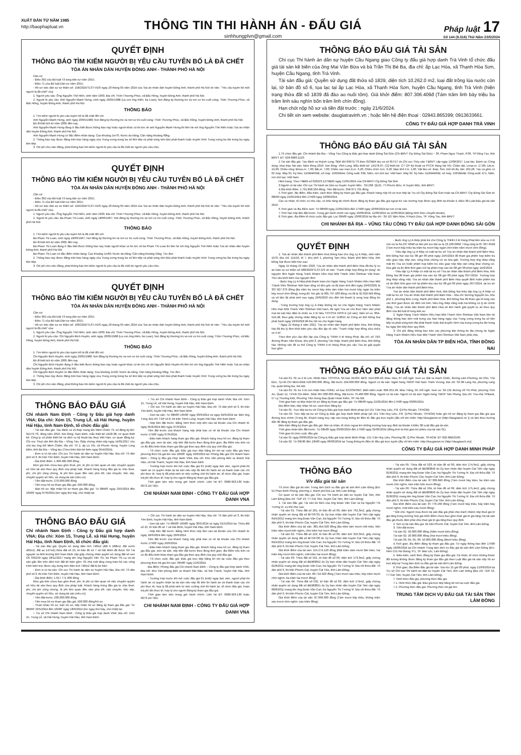XUẤT BẢN TỪ NĂM 1985
http://baophapluat.vn
THÔNG TIN THI HÀNH ÁN - ĐẤU GIÁ
sinhhungplvn@gmail.com
Pháp luật 17
Số 144 (9.318) Thứ Năm 23/5/2024
QUYẾT ĐỊNH
THÔNG BÁO TÌM KIẾM NGƯỜI BỊ YÊU CẦU TUYÊN BỐ LÀ ĐÃ CHẾT
TÒA ÁN NHÂN DÂN HUYỆN ĐÔNG ANH - THÀNH PHỐ HÀ NỘI
Căn cứ:
- Điều 392 của Bộ luật Tố tụng dân sự năm 2015;
- Điều 71 của Bộ luật Dân sự năm 2015;
- Hồ sơ việc dân sự sơ thẩm số: 158/2024/TLST-VDS ngày 20 tháng 05 năm 2024 của Toà án nhân dân huyện Đông Anh, thành phố Hà Nội về việc: "Yêu cầu tuyên bố một người là đã chết" của:
1. Người yêu cầu: Ông Nguyễn Thế Hiển, sinh năm 1963; Địa chỉ: Thôn Thượng Phúc, xã Bắc Hồng, huyện Đông Anh, thành phố Hà Nội.
2. Người bị yêu cầu: Anh Nguyễn Mạnh Hưng, sinh ngày 20/05/1988 (Là con ông Hiển, bà Loan); Nơi đăng ký thường trú và nơi cư trú cuối cùng: Thôn Thượng Phúc, xã Bắc Hồng, huyện Đông Anh, thành phố Hà Nội.
THÔNG BÁO
1. Tìm kiếm người bị yêu cầu tuyên bố là đã chết đối với:
Anh Nguyễn Mạnh Hưng, sinh ngày 20/05/1988; Nơi đăng ký thường trú và nơi cư trú cuối cùng: Thôn Thượng Phúc, xã Bắc Hồng, huyện Đông Anh, thành phố Hà Nội.
Bỏ đi biệt tích từ năm 2005 đến nay.
Anh Nguyễn Mạnh Hưng đang ở đâu biết được thông báo này hoặc người khác có tin tức về anh Nguyễn Mạnh Hưng thì liên hệ với ông Nguyễn Thế Hiển hoặc Toà án nhân dân huyện Đông Anh, thành phố Hà Nội.
Anh Nguyễn Mạnh Hưng có đặc điểm nhận dạng: Cao khoảng 1m70; Nước da trắng; Cân nặng khoảng 60kg.
2. Thông báo này được đăng trên báo hàng ngày của Trung ương trong ba số liên tiếp và phát sóng trên Đài phát thanh hoặc truyền hình Trung ương ba lần trong ba ngày liên tiếp.
3. Chi phí cho việc đăng, phát thông báo tìm kiếm người bị yêu cầu là đã chết do người yêu cầu chịu.
QUYẾT ĐỊNH
THÔNG BÁO TÌM KIẾM NGƯỜI BỊ YÊU CẦU TUYÊN BỐ LÀ ĐÃ CHẾT
TÒA ÁN NHÂN DÂN HUYỆN ĐÔNG ANH - THÀNH PHỐ HÀ NỘI
Căn cứ:
- Điều 392 của Bộ luật Tố tụng dân sự năm 2015;
- Điều 71 của Bộ luật Dân sự năm 2015;
- Hồ sơ việc dân sự sơ thẩm số: 159/2024/TLST-VDS ngày 20 tháng 05 năm 2024 của Toà án nhân dân huyện Đông Anh, thành phố Hà Nội về việc: "Yêu cầu tuyên bố một người là đã chết" của:
1. Người yêu cầu: Ông Nguyễn Thế Hiển, sinh năm 1963; Địa chỉ: Thôn Thượng Phúc, xã Bắc Hồng, huyện Đông Anh, thành phố Hà Nội.
2. Người bị yêu cầu: Bà Phạm Thị Loan, sinh ngày 18/06/1967; Nơi đăng ký thường trú và nơi cư trú cuối cùng: Thôn Thượng Phúc, xã Bắc Hồng, huyện Đông Anh, thành phố Hà Nội.
THÔNG BÁO
1. Tìm kiếm người bị yêu cầu tuyên bố là đã chết đối với:
Bà Phạm Thị Loan, sinh ngày 18/06/1967; Nơi đăng ký thường trú và nơi cư trú cuối cùng: Thôn Thượng Phúc, xã Bắc Hồng, huyện Đông Anh, thành phố Hà Nội.
Bỏ đi biệt tích từ năm 2005 đến nay.
Bà Phạm Thị Loan đang ở đâu biết được thông báo này hoặc người khác có tin tức về bà Phạm Thị Loan thì liên hệ với ông Nguyễn Thế Hiển hoặc Toà án nhân dân huyện Đông Anh, thành phố Hà Nội.
Bà Phạm Thị Loan có đặc điểm nhận dạng: Cao khoảng 1m60; Nước da trắng; Cân nặng khoảng 55kg; Tóc đen.
2. Thông báo này được đăng trên báo hàng ngày của Trung ương trong ba số liên tiếp và phát sóng trên Đài phát thanh hoặc truyền hình Trung ương ba lần trong ba ngày liên tiếp.
3. Chi phí cho việc đăng, phát thông báo tìm kiếm người bị yêu cầu là đã chết do người yêu cầu chịu.
QUYẾT ĐỊNH
THÔNG BÁO TÌM KIẾM NGƯỜI BỊ YÊU CẦU TUYÊN BỐ LÀ ĐÃ CHẾT
TÒA ÁN NHÂN DÂN HUYỆN ĐÔNG ANH - THÀNH PHỐ HÀ NỘI
Căn cứ:
- Điều 392 của Bộ luật Tố tụng dân sự năm 2015;
- Điều 71 của Bộ luật Dân sự năm 2015;
- Hồ sơ việc dân sự sơ thẩm số: 160/2024/TLST-VDS ngày 20 tháng 05 năm 2024 của Toà án nhân dân huyện Đông Anh, thành phố Hà Nội về việc: "Yêu cầu tuyên bố một người là đã chết" của:
1. Người yêu cầu: Ông Nguyễn Thế Hiển, sinh năm 1963; Địa chỉ: Thôn Thượng Phúc, xã Bắc Hồng, huyện Đông Anh, thành phố Hà Nội.
2. Người bị yêu cầu: Chị Nguyễn Bích Huyền, sinh ngày 20/05/1988 (Là con ông Hiển, bà Loan); Nơi đăng ký thường trú và nơi cư trú cuối cùng: Thôn Thượng Phúc, xã Bắc Hồng, huyện Đông Anh, thành phố Hà Nội.
THÔNG BÁO
1. Tìm kiếm người bị yêu cầu tuyên bố là đã chết đối với:
Chị Nguyễn Bích Huyền, sinh ngày 20/05/1988; Nơi đăng ký thường trú và nơi cư trú cuối cùng: Thôn Thượng Phúc, xã Bắc Hồng, huyện Đông Anh, thành phố Hà Nội.
Bỏ đi biệt tích từ năm 2005 đến nay.
Chị Nguyễn Bích Huyền đang ở đâu biết được thông báo này hoặc người khác có tin tức về chị Nguyễn Bích Huyền thì liên hệ với ông Nguyễn Thế Hiển hoặc Toà án nhân dân huyện Đông Anh, thành phố Hà Nội.
Chị Nguyễn Bích Huyền có đặc điểm nhận dạng: Cao khoảng 1m50; Nước da trắng; Cân nặng khoảng 50kg; Tóc đen.
2. Thông báo này được đăng trên báo hàng ngày của Trung ương trong ba số liên tiếp và phát sóng trên Đài phát thanh hoặc truyền hình Trung ương ba lần trong ba ngày liên tiếp.
3. Chi phí cho việc đăng, phát thông báo tìm kiếm người bị yêu cầu là đã chết do người yêu cầu chịu.
THÔNG BÁO ĐẤU GIÁ
Chi nhánh Nam Định - Công ty Đấu giá hợp danh VNA; Địa chỉ: Xóm 15, Trung Lễ, xã Hải Hưng, huyện Hải Hậu, tỉnh Nam Định, tổ chức đấu giá:
- Tài sản đấu giá: Tàu đánh cá vỏ thép mang tên Minh Chiến 79, số đăng ký BV-91579-TS, đóng năm 2016; Nơi đóng: Nam Định, mẫu thiết kế LR28-38; cơ quan thiết kế: Công ty cổ phần thiết kế và dịch vụ kỹ thuật tàu thuỷ Việt Hàn; cơ quan đăng ký: Chi cục Thuỷ sản tỉnh Bà Rịa – Vũng Tàu; Giấy chứng nhận cấp ngày 14/01/2017 cho chủ tàu ông Đỗ Minh Chiến; địa chỉ: Tổ 2, ấp Lò Vôi, xã Phước Hưng, huyện Long Điền, tỉnh Bà Rịa – Vũng tàu (Theo biên bản kê biên ngày 05/4/2024).
- Đơn vị có tài sản: Chi cục Thi hành án dân sự huyện Hải Hậu. Địa chỉ: Tổ dân phố số 3, thị trấn Yên Định, huyện Hải Hậu, tỉnh Nam Định.
- Giá khởi điểm: 1.396.985.000 đồng.
Mức giá trên chưa bao gồm thuế, phí, lệ phí có liên quan về việc chuyển quyền sở hữu tài sản theo quy định của pháp luật. Khách hàng trúng đấu giá tự chịu thuế, phí, chi phí công chứng, lệ phí liên quan đến việc phá dỡ, vận chuyển, bốc xếp, chuyển quyền sở hữu, sử dụng tài sản (nếu có).
- Tiền đặt trước: 270.000.000 đồng.
- Tiền mua hồ sơ tham gia đấu giá: 500.000 đồng.
- Bán hồ sơ, tiếp nhận hồ sơ tham gia đấu giá: Từ 08h00' ngày 23/5/2024 đến 16h00' ngày 07/6/2024 (trừ ngày thứ bảy, chủ nhật) tại:
+ Trụ sở Chi nhánh Nam Định - Công ty Đấu giá hợp danh VNA; Địa chỉ: Xóm 15, Trung Lễ, xã Hải Hưng, huyện Hải Hậu, tỉnh Nam Định.
+ Chi cục Thi hành án dân sự huyện Hải Hậu; Địa chỉ: Tổ dân phố số 3, thị trấn Yên Định, huyện Hải Hậu, tỉnh Nam Định.
- Xem tài sản: Từ 08h00'-16h00' ngày 03/6/2024 và ngày 04/6/2024 tại: Bến ông Tùng; Địa chỉ: TDP số 8, thị trấn Thịnh Long, huyện Hải Hậu, tỉnh Nam Định.
- Nộp tiền đặt trước: Bằng hình thức nộp tiền vào tài khoản của Chi nhánh từ ngày 05/6/2024 đến ngày 07/6/2024.
Tiền đặt trước của khách hàng nộp phải báo có về tài khoản của Chi nhánh trước 17h00' ngày 07/6/2024.
- Điều kiện khách hàng tham gia đấu giá: Khách hàng mua hồ sơ, đăng ký tham gia đấu giá, xem tài sản, nộp tiền đặt trước theo đúng thời gian, địa điểm nêu trên và có đủ điều kiện khác tham gia đấu giá theo quy định của quy chế đấu giá.
- Tổ chức cuộc đấu giá: Đấu giá trực tiếp bằng lời nói tại cuộc đấu giá theo phương thức trả giá lên vào 10h00' ngày 10/6/2024 tại: Phòng đấu giá Chi nhánh Nam Định – Công ty đấu giá Hợp danh VNA; Địa chỉ: Khu Văn phòng Bến xe khách Hải Hậu, xã Hải Thanh, huyện Hải Hậu, tỉnh Nam Định.
- Trường hợp trước khi mở cuộc đấu giá 01 (một) ngày làm việc, người phải thi hành án có quyền nhận lại tài sản nếu nộp đủ tiền thi hành án và thanh toán các chi phí thực tế, hợp lý đã phát sinh từ việc cưỡng chế thi hành án, tổ chức đấu giá, hoàn trả phí tổn thực tế, hợp lý cho người đăng ký tham gia đấu giá.
Thời gian làm việc trong giờ hành chính. Liên hệ ĐT: 0989.993.139 hoặc 0973.247.815.
CHI NHÁNH NAM ĐỊNH - CÔNG TY ĐẤU GIÁ HỢP DANH VNA
THÔNG BÁO ĐẤU GIÁ
Chi nhánh Nam Định - Công ty Đấu giá hợp danh VNA; Địa chỉ: Xóm 15, Trung Lễ, xã Hải Hưng, huyện Hải Hậu, tỉnh Nam Định, tổ chức đấu giá:
- Tài sản đấu giá: Quyền sử dụng diện tích 740m2 (đất ở 188m2, đất vườn 405m2, đất ao 147m2) thửa đất số 25, tờ bản đồ số 7 xã Hải Minh đã được Sở Tài nguyên và Môi trường tỉnh Nam Định cấp giấy chứng nhận quyền sử dụng đất số seri CK 635259 ngày 28/11/2017 mang tên ông Nguyễn Văn Thi, bà Phạm Thị Lạ và tài sản gắn liền trên diện tích đất kê biên gồm: 01 nhà một tầng cùng toàn bộ các công trình kiến trúc được xây dựng trên diện tích 740m2 đất bị kê biên
- Đơn vị có tài sản: Chi cục Thi hành án dân sự huyện Hải Hậu; Địa chỉ: Tổ dân phố số 3, thị trấn Yên Định, huyện Hải Hậu, tỉnh Nam Định.
- Giá khởi điểm: 1.017.771.000 đồng
Mức giá trên chưa bao gồm thuế, phí, lệ phí có liên quan về việc chuyển quyền sở hữu tài sản theo quy định của pháp luật. Khách hàng trúng đấu giá tự chịu thuế, phí, chi phí công chứng, lệ phí liên quan đến việc phá dỡ, vận chuyển, bốc xếp, chuyển quyền sở hữu, sử dụng tài sản (nếu có).
- Tiền đặt trước: 200.000.000 đồng
- Tiền mua hồ sơ tham gia đấu giá: 500.000 đồng/hồ sơ.
- Tham khảo hồ sơ, bán hồ sơ, tiếp nhận hồ sơ đăng ký tham gia đấu giá: Từ 08h00' 23/5/2024 đến 16h00' ngày 18/6/2024 (trừ ngày thứ bảy, chủ nhật) tại:
+ Trụ sở Chi nhánh Nam Định - Công ty Đấu giá hợp danh VNA; Địa chỉ: Xóm 15, Trung Lễ, xã Hải Hưng, huyện Hải Hậu, tỉnh Nam Định.
+ Chi cục Thi hành án dân sự huyện Hải Hậu; Địa chỉ: Tổ dân phố số 3, thị trấn Yên Định, huyện Hải Hậu, tỉnh Nam Định.
- Xem tài sản: Từ 08h00'-16h00' ngày 30/5/2024 và ngày 31/5/2024 tại: Thửa đất số 25, tờ bản đồ số 7 xã Hải Minh, huyện Hải Hậu, tỉnh Nam Định.
- Nộp tiền đặt trước: Bằng hình thức nộp tiền vào tài khoản của Chi nhánh từ ngày 18/6/2024 đến ngày 20/6/2024.
Tiền đặt trước của khách hàng nộp phải báo có về tài khoản của Chi nhánh trước 17h00' ngày 20/6/2024.
- Điều kiện khách hàng tham gia đấu giá: Khách hàng mua hồ sơ, đăng ký tham gia đấu giá, xem tài sản, nộp tiền đặt trước theo đúng thời gian, địa điểm nêu trên và có đủ điều kiện khác tham gia đấu giá theo quy định của quy chế đấu giá.
- Tổ chức cuộc đấu giá: Đấu giá trực tiếp bằng lời nói tại cuộc đấu giá theo phương thức trả giá lên vào: 09h00' ngày 21/6/2024.
Địa điểm: Phòng đấu giá Chi nhánh Nam Định – Công ty đấu giá Hợp danh VNA; Địa chỉ: Khu Văn phòng Bến xe khách Hải Hậu, xã Hải Thanh, huyện Hải Hậu, tỉnh Nam Định.
- Trường hợp trước khi mở cuộc đấu giá 01 (một) ngày làm việc, người phải thi hành án có quyền nhận lại tài sản nếu nộp đủ tiền thi hành án và thanh toán các chi phí thực tế, hợp lý đã phát sinh từ việc cưỡng chế thi hành án, tổ chức đấu giá, hoàn trả phí tổn thực tế, hợp lý cho người đăng ký tham gia đấu giá.
Thời gian làm việc trong giờ hành chính. Liên hệ ĐT: 0989.993.139 hoặc 0973.247.815.
CHI NHÁNH NAM ĐỊNH - CÔNG TY ĐẤU GIÁ HỢP DANH VNA
THÔNG BÁO ĐẤU GIÁ TÀI SẢN
Chi cục Thi hành án dân sự huyện Cầu Ngang giao Công ty đấu giá hợp danh Trà Vinh tổ chức đấu giá tài sản kê biên của ông Mai Văn Bừa và bà Trần Thị Bé Ba, địa chỉ: ấp Lạc Hòa, xã Thạnh Hòa Sơn, huyện Cầu Ngang, tỉnh Trà Vinh.
Tài sản đấu giá: Quyền sử dụng đất thửa số 1839, diện tích 10.262.0 m2, loại đất trồng lúa nước còn lại, tờ bản đồ số 6, tọa lạc tại ấp Lạc Hòa, xã Thạnh Hòa Sơn, huyện Cầu Ngang, tỉnh Trà Vinh (hiện trạng thửa đất số 1839 đã đào ao nuôi tôm). Giá khởi điểm: 807.306.409đ (Tám trăm linh bảy triệu ba trăm linh sáu nghìn bốn trăm linh chín đồng).
Hạn chót nộp hồ sơ và tiền đặt trước : ngày 21/6/2024.
Chi tiết xin xem website: daugiatravinh.vn ; hoặc liên hệ điện thoại : 02943.865399; 0913633661.
CÔNG TY ĐẤU GIÁ HỢP DANH TRÀ VINH
THÔNG BÁO ĐẤU GIÁ TÀI SẢN
1.Tổ chức đấu giá: Chi nhánh Bà Rịa – Vũng Tàu Công ty Đấu giá Hợp danh Đông Sài Gòn (CN BRVT Cty Đông Sài Gòn) – 36, Phạm Ngọc Thạch, P.09, TP.Vũng Tàu, tỉnh BRVT. ĐT: 028.6686.5120.
2.Tài sản đấu giá: Tàu đánh cá Huỳnh Long, SĐK BV-99972-TS theo GCNĐK tàu cá số 657/17 do Chi cục Thủy sản T.BRVT cấp ngày 12/09/2017. Loại tàu: Đánh cá; Công dụng: khai thác hải sản; Năm đóng 2016; Nơi đóng: Vĩnh Long; Mẫu thiết kế: LR278.07; CQ thiết kế: CT CP Kỹ thuật và PTCN Hàng hải VN; Chiều dài: Lmax,m: 27,86; Ltk,m: 24,96; Chiều rộng: Bmax,m: 7,30; Btk,m: 7,00; Chiều cao mạn D,m: 3,20; Chiều chìm d,m: 3,20; Mạn khô f,m: 1,00; Vật liệu vỏ: thép; Sức chở tối đa, tấn: 102,28. Tàu cá gồm có 02 máy: Máy 01: Ký hiệu: DZIMARINE; số máy: 150184AA; Công suất: 634; Năm, nơi chế tạo: Việt Nam. Máy 02: Ký hiệu: DZIMARINE; số máy: 150184AB; Công suất: 471; Năm, nơi chế tạo: Việt Nam.
Hiện trạng: Theo TBĐG số 020223.12/TBĐG ngày 21/05/2024 của CN BRVT Cty Đông Sài Gòn
3.Người có tài sản: Chi cục Thi hành án Dân sự huyện Xuyên Mộc - Số 268, QL55, TT.Phước Bửu, H.Xuyên Mộc, tỉnh BRVT.
4.Giá khởi điểm: 1.791.858.504 đồng; Tiền đặt trước: 358.371.701 đồng.
5.Thời gian, địa điểm, điều kiện, cách thức đăng ký tham gia đấu giá: Khách hàng nộp hồ sơ trực tiếp tại Trụ sở Cty Đông Sài Gòn hoặc tại CN BRVT Cty Đông Sài Gòn từ 08h00 ngày 22/05/2024 đến 17h00 ngày 10/06/2024.
Các cá nhân, tổ chức có nhu cầu, có khả năng tài chính được đăng ký tham gia đấu giá ngoại trừ các trường hợp được quy định tại khoản 4, Điều 38 Luật Đấu giá tài sản 2016.
6.Thời gian và địa điểm xem: Từ 08h00 ngày 22/05/2024 đến 17h00 ngày 10/06/2024 tại nơi có tài sản.
7.Thời hạn nộp tiền đặt trước: Trong giờ hành chính các ngày 10/06/2024, 11/06/2024 và 12/06/2024 (Bằng hình thức chuyển khoản).
8.Thời gian, địa điểm tổ chức cuộc đấu giá: Lúc 09h00 ngày 13/06/2024 tại địa chỉ - Số 107 Bến Nôm, P.Rạch Dừa, TP. Vũng Tàu, tỉnh BRVT.
CHI NHÁNH BÀ RỊA – VŨNG TÀU CÔNG TY ĐẤU GIÁ HỢP DANH ĐÔNG SÀI GÒN
QUYẾT ĐỊNH
1. Toà án nhân dân thành phố Biên Hoà thông báo cho ông Lý A Hiệp, sinh năm 1970; Địa chỉ: 114/16, tổ 7, khu phố 1, phường Tam Hòa, thành phố Biên Hòa, tỉnh Đồng Nai được biết như sau:
Ngày 15 tháng 10 năm 2020, Tòa án nhân dân thành phố Biên Hòa đã thụ lý vụ án Dân sự sơ thẩm số 588/2020/TLST-DS về việc "Tranh chấp hợp đồng tín dụng" do nguyên đơn Ngân Hàng Trách Nhiệm Hữu Hạn Một Thành Viên Shinhan Việt Nam; Yêu cầu khởi kiện của nguyên đơn:
- Buộc ông Lý A Hiệp phải thanh toán cho Ngân Hàng Trách Nhiệm Hữu Hạn Một Thành Viên Shinhan Việt Nam tổng số tiền gốc và lãi (tạm tính đến ngày 29/6/2020) là 337.827.379 đồng (Ba trăm ba mươi bảy triệu tám trăm hai mươi bảy ngàn ba trăm bảy mươi chín đồng), trong đó: Nợ gốc là 305.797.430 đồng; nợ lãi là 32.029.949 đồng và số tiền lãi phát sinh sau ngày 29/6/2020 cho đến khi thanh lý xong hợp đồng tín dụng.
- Trong trường hợp ông Lý A Hiệp không trả nợ cho Ngân Hàng Trách Nhiệm Hữu Hạn Một Thành Viên Shinhan Việt Nam, đề nghị Tòa án cho thực hiện việc phát mại tài sản bảo đảm là chiếc xe ô tô hiệu TOYOTA VIOS E (số sàn), biển số xe: 60A-524.48, theo giấy chứng nhận đăng ký xe ô tô số: 113015 do Công an tỉnh Đồng Nai phát hành ngày 10/9/2018 để thu hồi nợ cho Ngân hàng.
* Ngày 25 tháng 4 năm 2022, Tòa án nhân dân thành phố Biên Hòa, tỉnh Đồng Nai đã thụ lý đơn khởi kiện yêu cầu độc lập về việc "Tranh chấp hợp đồng sửa chữa xe ô tô".
Theo đơn yêu cầu độc lập của Công ty TNHH ô tô Hùng Phát; địa chỉ: số 79/5 đường Phạm Văn Khoai, khu phố 3, phường Tân Hiệp, thành phố Biên Hòa, tỉnh Đồng Nai. Những vấn đề cụ thể Công ty TNHH ô tô Hùng Phát yêu cầu Tòa án giải quyết bao gồm:
- Buộc ông Lý A Hiệp phải trả cho Công ty TNHH ô tô Hùng Phát tiền sửa xe ô tô còn nợ là 64.237.969đ và tiền phí lưu bãi xe là 23.100.000đ. Tổng cộng là 87.337.959đ (Tám mươi bảy triệu ba trăm ba mươi bảy ngàn chín trăm năm mươi chín đồng).
- Triệu tập ông Lý A Hiệp có mặt tại trụ sở Tòa án nhân dân thành phố Biên Hòa, tỉnh Đồng Nai vào lúc 08 giờ 00 phút ngày 24/5/2024 để tham gia phiên họp kiểm tra việc giao nộp, tiếp cận, công khai chứng cứ và hòa giải; Trường hợp ông Hiệp vắng mặt thì Tòa án hoãn phiên họp kiểm tra việc giao nộp tiếp cận công khai chứng cứ, hòa giải và ấn định thời gian mở lại phiên họp vào lúc 08 giờ 00 phút ngày 14/6/2024.
- Triệu tập Lý A Hiệp có mặt tại trụ sở Tòa án nhân dân thành phố Biên Hòa, tỉnh Đồng Nai để tham gia phiên tòa vào lúc 08 giờ 00 phút ngày 05/7/2024. Trường hợp ông Hiệp vắng mặt, Tòa án nhân dân thành phố Biên Hòa quyết định hoãn phiên tòa và ấn định thời gian mở lại phiên tòa vào lúc 08 giờ 00 phút ngày 26/7/2024, tại trụ sở Tòa án nhân dân thành phố Biên Hòa.
Toà án nhân dân thành phố Biên Hoà, tỉnh Đồng Nai triệu tập ông Lý A Hiệp có mặt tại trụ sở Tòa án nhân dân thành phố Biên Hòa – Địa chỉ: Đường Nguyễn Du, khu phố 1, phường Bửu Long, thành phố Biên Hoà, tỉnh Đồng Nai để tham gia tố tụng vào các thời gian được ấn định nói trên. Nếu ông Hiệp vắng mặt mà không có lý do chính đáng, Tòa án nhân dân thành phố Biên Hoà sẽ tiến hành giải quyết vụ án theo quy định của Bộ luật tố tụng dân sự.
2. Ngân Hàng Trách Nhiệm Hữu Hạn Một Thành Viên Shinhan Việt Nam liên hệ đăng thông báo trên một trong các báo hàng ngày của Trung ương trong ba số liên tiếp và phát sóng trên đài phát thanh hoặc Đài truyền hình của trung ương ba lần trong ba ngày liên tiếp theo quy định.
3. Chi phí đăng thông báo trên các phương tiện thông tin đại chúng do Ngân Hàng Trách Nhiệm Hữu Hạn Một Thành Viên Shinhan Việt Nam phải chịu.
TÒA ÁN NHÂN DÂN TP BIÊN HÒA, TỈNH ĐỒNG NAI
THÔNG BÁO ĐẤU GIÁ TÀI SẢN
Tài sản 01: 01 xe ô tô con; Nhãn hiệu: TOYOTA; Số loại: RUSH; BKS: 51H-990.43; Màu: Nâu; 07 chỗ ngồi. Xem xe: Bãi xe Rạch Chiếc, đường Liên Phường, An Phú, Thủ Đức, Tp.Hồ Chí Minh.GKĐ 520.000.000 đồng, đặt trước 104.000.000 đồng. Người có tài sản: Ngân hàng TMCP Việt Nam Thịnh Vượng, Địa chỉ: Số 89 Láng Hạ, phường Láng Hạ, quận Đống Đa, Hà Nội.
Tài sản 02: 01 Xe ô tô con nhãn hiệu FORD, số loại: ECOSPORT, Biển kiểm soát: 60K-051.99, Màu Trắng, 05 chỗ ngồi. Xem xe: Số 131 đường Võ Thị Phải, phường Thới An, Quận 12, TP.Hồ Chí Minh. GKĐ 397.000.000 đồng, đặt trước 79.400.000 đồng. Người có tài sản: Người có tài sản: Ngân hàng TMCP Tiên Phong, Địa chỉ: Tòa nhà TPBank, 57 Lý Thường Kiệt, Phường Trần Hưng Đạo,Quận Hoàn Kiếm, TP. Hà Nội
Thời gian bán và tiếp nhận hồ sơ đăng ký tham gia đấu giá: Từ 08h00 ngày 22/05/2024 đến 17h00 ngày 03/06/2024.
Địa điểm bán, tiếp nhận hồ sơ, cách thức đăng ký:
Tài sản 01: Trực tiếp tại trụ sở Công ty Đấu giá hợp danh Minh pháp (số 151 Trần Huy Liệu, P.8, Q.Phú Nhuận, TP.HCM).
Tài sản 02: Trực tiếp tại trụ sở Công ty Đấu giá hợp danh Minh pháp (số 151 Trần Huy Liệu, P.8, Q.Phú Nhuận, TP.HCM) hoặc gửi hồ sơ đăng ký tham gia đấu giá qua đường bưu chính (Trong đó, Khách hàng truy cập vào trang thông tin điện tử đấu giá trực tuyến (địa chỉ tên miền: http://daugiaviet.vn (http://daugiaso5.vn )) và làm theo hướng dẫn để đăng ký tham gia đấu giá.
Điều kiện đăng ký tham gia đấu giá: Mọi cá nhân, tổ chức ngoại trừ những trường hợp quy định tại khoản 4 Điều 38 Luật đấu giá tài sản.
Thời gian nhận tiền đặt trước: Từ 08h00 ngày 03/06/2024 đến 17h00 ngày 05/06/2024 (đồng thời là thời gian bỏ phiếu của tài sản 01).
Thời gian tổ chức cuộc đấu giá:
Tài sản 01 ngày 06/06/2024 tại Công ty Đấu giá hợp danh Minh Pháp, 151 Trần Huy Liệu, Phường 08, Q.Phú Nhuận, TP.HCM. ĐT 028.38453169.
Tài sản 02: Từ 09h30 đến 10h00 ngày 06/06/2024 tại Trang thông tin điện tử đấu giá trực tuyến (địa chỉ tên miền: http://daugiaviet.vn (http://daugiaso5.vn)).
CÔNG TY ĐẤU GIÁ HỢP DANH MINH PHÁP
THÔNG BÁO
V/v đấu giá tài sản
Tổ chức đấu giá tài sản: Trung tâm Dịch vụ đấu giá tài sản tỉnh Lâm Đồng (Đ/c 52 Phan Đình Phùng, phường 1, thành phố Đà Lạt, tỉnh Lâm Đồng).
Cơ quan có tài sản đấu giá: Chi cục Thi hành án dân sự huyện Cát Tiên, tỉnh Lâm Đồng (Địa chỉ: TDP 13, TT Cát Tiên, huyện Cát Tiên, tỉnh Lâm Đồng).
1. Tài sản đấu giá: Tài sản kê biên của ông Đoàn Văn Can và bà Nguyễn Thị Tường Vi, cụ thể như sau:
- Tài sản 01: Thửa đất số 201, tờ bản đồ số 09, diện tích 762,3m2, giấy chứng nhận quyền sử dụng đất số BI756731 do Ủy ban nhân dân huyện Cát Tiên cấp ngày 04/4/2012 mang tên ông Đoàn Văn Can, bà Nguyễn Thị Tường Vi. Địa chỉ thửa đất: Tổ dân phố 6, thị trấn Phước Cát, huyện Cát Tiên, tỉnh Lâm Đồng;
Giá khởi điểm của tài sản: 381.454.920 đồng (Ba trăm tám mươi mốt triệu, bốn trăm năm mươi bốn nghìn, chín trăm hai mươi đồng).
- Tài sản 02: Thửa đất số 229, tờ bản đồ số 09, diện tích 310,3m2, giấy chứng nhận quyền sử dụng đất số BI756730 do Ủy ban nhân dân huyện Cát Tiên cấp ngày 04/4/2012 mang tên ông Đoàn Văn Can, bà Nguyễn Thị Tường Vi. Địa chỉ thửa đất: Tổ dân phố 6, thị trấn Phước Cát, huyện Cát Tiên, tỉnh Lâm Đồng;
Giá khởi điểm của tài sản: 155.274.120 đồng (Một trăm năm mươi lăm triệu, hai trăm bảy mươi bốn nghìn, một trăm hai mươi đồng).
- Tài sản 03: Thửa đất số 531, tờ bản đồ số 09, diện tích 173,3m2, giấy chứng nhận quyền sử dụng đất số BE983852 do Ủy ban nhân dân huyện Cát Tiên cấp ngày 02/8/2011 mang tên ông Đoàn Văn Can, bà Nguyễn Thị Tường Vi. Địa chỉ thửa đất: Tổ dân phố 6, thị trấn Phước Cát, huyện Cát Tiên, tỉnh Lâm Đồng;
Giá khởi điểm của tài sản: 86.719.320 đồng (Tám mươi sáu triệu, bảy trăm mười chín nghìn, ba trăm hai mươi đồng).
- Tài sản 04: Thửa đất số 532, tờ bản đồ số 09, diện tích 174m2, giấy chứng nhận quyền sử dụng đất số BE983851 do Ủy ban nhân dân huyện Cát Tiên cấp ngày 08/8/2011 mang tên ông Đoàn Văn Can, bà Nguyễn Thị Tường Vi. Địa chỉ thửa đất: Tổ dân phố 6, thị trấn Phước Cát, huyện Cát Tiên, tỉnh Lâm Đồng;
Giá khởi điểm của tài sản: 87.069.600 đồng (Tám mươi bảy triệu, không trăm sáu mươi chín nghìn, sáu trăm đồng).
- Tài sản 05: Thửa đất số 533, tờ bản đồ số 09, diện tích 174,6m2, giấy chứng nhận quyền sử dụng đất số BE983849 do Ủy ban nhân dân huyện Cát Tiên cấp ngày 02/8/2011 mang tên ông Đoàn Văn Can, bà Nguyễn Thị Tường Vi. Địa chỉ thửa đất: Tổ dân phố 6, thị trấn Phước Cát, huyện Cát Tiên, tỉnh Lâm Đồng;
Giá khởi điểm của tài sản: 87.369.840 đồng (Tám mươi bảy triệu, ba trăm sáu mươi chín nghìn, tám trăm bốn mươi đồng).
- Tài sản 06: Thửa đất số 534, tờ bản đồ số 09, diện tích 175,4m2, giấy chứng nhận quyền sử dụng đất số BE983850 do Ủy ban nhân dân huyện Cát Tiên cấp ngày 02/8/2011 mang tên ông Đoàn Văn Can, bà Nguyễn Thị Tường Vi. Địa chỉ thửa đất: Tổ dân phố 6, thị trấn Phước Cát, huyện Cát Tiên, tỉnh Lâm Đồng;
Giá khởi điểm của tài sản: 87.770.160 đồng (Tám mươi bảy triệu, bảy trăm bảy mươi nghìn, một trăm sáu mươi đồng).
* Ghi chú: Người mua được tài sản đấu giá phải chịu trách nhiệm nộp thuế giá trị gia tăng trong trường hợp giá khởi điểm chưa bao gồm thuế giá trị gia tăng mà tài sản đấu giá thuộc diện phải chịu thuế giá trị gia tăng theo quy định.
2. Nơi có tài sản đấu giá: thị trấn Phước Cát, huyện Cát Tiên, tỉnh Lâm Đồng.
3. Tiền đặt trước:
Tài sản 01: 50.000.000 đồng (Năm mươi triệu đồng).
Tài sản 02: 20.000.000 đồng (Hai mươi triệu đồng).
Tài sản 03, 04, 05, 06: 10.000.000 đồng (Mười triệu đồng).
4.Thời gian, địa điểm đăng ký tham gia đấu giá: Từ ngày thông báo đến 17h00 ngày 18/06/2024 tại Chi nhánh Trung tâm dịch vụ đấu giá tài sản tỉnh Lâm Đồng (Đ/c: Hẻm 151 Hà Giang, P.1, TP. Bảo Lộc, Lâm Đồng).
5. Điều kiện, cách thức đăng ký tham gia đấu giá: Cá nhân, tổ chức không thuộc đối tượng không được đăng ký tham gia đấu giá theo Luật đấu giá tài sản nộp hồ sơ trực tiếp tại Trung tâm dịch vụ đấu giá tài sản tỉnh Lâm Đồng.
6.Thời gian, địa điểm đấu giá tài sản: Vào lúc 15 giờ 00 phút, ngày 21/06/2024 tại Trụ sở Chi cục Thi hành án dân sự huyện Cát Tiên, tỉnh Lâm Đồng (Địa chỉ: TDP 13, TT Cát Tiên, huyện Cát Tiên, tỉnh Lâm Đồng).
7. Hình thức đấu giá, phương thức đấu giá.
7.1. Hình thức đấu giá: Đấu giá trực tiếp bằng lời nói tại cuộc đấu giá.
7.2. Phương thức đấu giá: Phương thức trả giá lên.
TRUNG TÂM DỊCH VỤ ĐẤU GIÁ TÀI SẢN TỈNH LÂM ĐỒNG